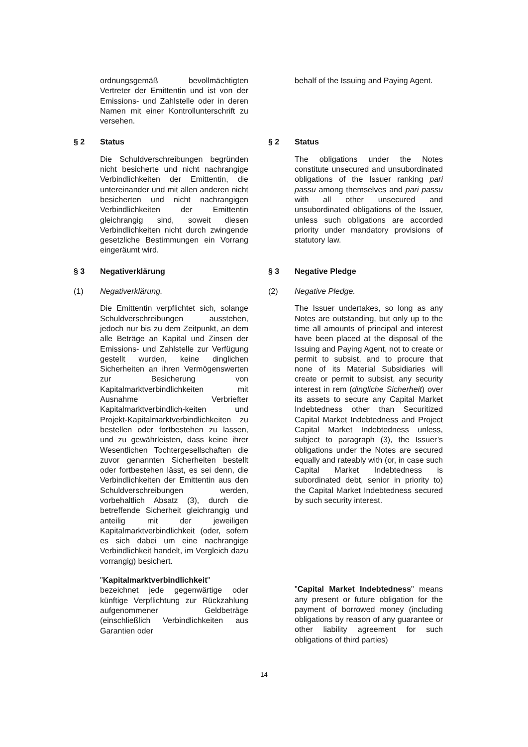ordnungsgemäß bevollmächtigten Vertreter der Emittentin und ist von der Emissions- und Zahlstelle oder in deren Namen mit einer Kontrollunterschrift zu versehen.
behalf of the Issuing and Paying Agent.
§ 2 Status § 2 Status
Die Schuldverschreibungen begründen nicht besicherte und nicht nachrangige Verbindlichkeiten der Emittentin, die untereinander und mit allen anderen nicht besicherten und nicht nachrangigen Verbindlichkeiten der Emittentin gleichrangig sind, soweit diesen Verbindlichkeiten nicht durch zwingende gesetzliche Bestimmungen ein Vorrang eingeräumt wird.
The obligations under the Notes constitute unsecured and unsubordinated obligations of the Issuer ranking pari passu among themselves and pari passu with all other unsecured and unsubordinated obligations of the Issuer, unless such obligations are accorded priority under mandatory provisions of statutory law.
§ 3 Negativerklärung § 3 Negative Pledge
(1) Negativerklärung. (2) Negative Pledge.
Die Emittentin verpflichtet sich, solange Schuldverschreibungen ausstehen, jedoch nur bis zu dem Zeitpunkt, an dem alle Beträge an Kapital und Zinsen der Emissions- und Zahlstelle zur Verfügung gestellt wurden, keine dinglichen Sicherheiten an ihren Vermögenswerten zur Besicherung von Kapitalmarktverbindlichkeiten mit Ausnahme Verbriefter Kapitalmarktverbindlich-keiten und Projekt-Kapitalmarktverbindlichkeiten zu bestellen oder fortbestehen zu lassen, und zu gewährleisten, dass keine ihrer Wesentlichen Tochtergesellschaften die zuvor genannten Sicherheiten bestellt oder fortbestehen lässt, es sei denn, die Verbindlichkeiten der Emittentin aus den Schuldverschreibungen werden, vorbehaltlich Absatz (3), durch die betreffende Sicherheit gleichrangig und anteilig mit der jeweiligen Kapitalmarktverbindlichkeit (oder, sofern es sich dabei um eine nachrangige Verbindlichkeit handelt, im Vergleich dazu vorrangig) besichert.
"Kapitalmarktverbindlichkeit" bezeichnet jede gegenwärtige oder künftige Verpflichtung zur Rückzahlung aufgenommener Geldbeträge (einschließlich Verbindlichkeiten aus Garantien oder
The Issuer undertakes, so long as any Notes are outstanding, but only up to the time all amounts of principal and interest have been placed at the disposal of the Issuing and Paying Agent, not to create or permit to subsist, and to procure that none of its Material Subsidiaries will create or permit to subsist, any security interest in rem (dingliche Sicherheit) over its assets to secure any Capital Market Indebtedness other than Securitized Capital Market Indebtedness and Project Capital Market Indebtedness unless, subject to paragraph (3), the Issuer’s obligations under the Notes are secured equally and rateably with (or, in case such Capital Market Indebtedness is subordinated debt, senior in priority to) the Capital Market Indebtedness secured by such security interest.
"Capital Market Indebtedness" means any present or future obligation for the payment of borrowed money (including obligations by reason of any guarantee or other liability agreement for such obligations of third parties)
14